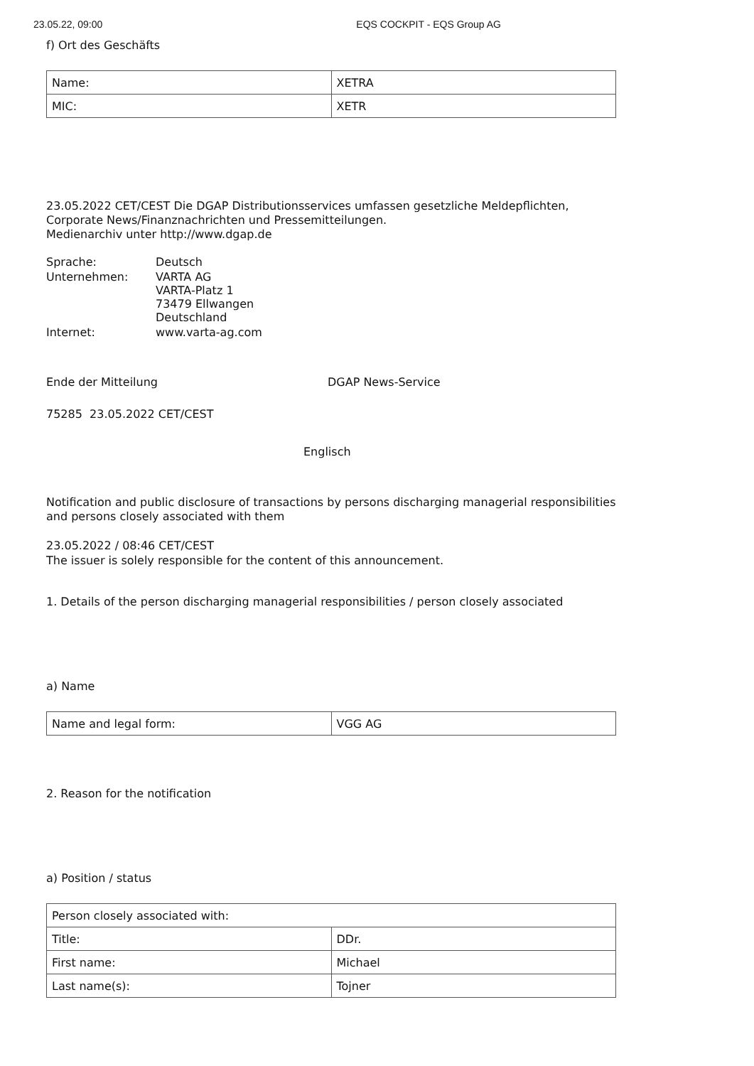23.05.22, 09:00 EQS COCKPIT - EQS Group AG
f) Ort des Geschäfts
| Name: | XETRA |
| MIC: | XETR |
23.05.2022 CET/CEST Die DGAP Distributionsservices umfassen gesetzliche Meldepflichten, Corporate News/Finanznachrichten und Pressemitteilungen.
Medienarchiv unter http://www.dgap.de
| Sprache: | Deutsch |
| Unternehmen: | VARTA AG VARTA-Platz 1 73479 Ellwangen Deutschland |
| Internet: | www.varta-ag.com |
Ende der Mitteilung DGAP News-Service
75285 23.05.2022 CET/CEST
Englisch
Notification and public disclosure of transactions by persons discharging managerial responsibilities and persons closely associated with them
23.05.2022 / 08:46 CET/CEST
The issuer is solely responsible for the content of this announcement.
1. Details of the person discharging managerial responsibilities / person closely associated
a) Name
| Name and legal form: | VGG AG |
2. Reason for the notification
a) Position / status
| Person closely associated with: | |
| Title: | DDr. |
| First name: | Michael |
| Last name(s): | Tojner |